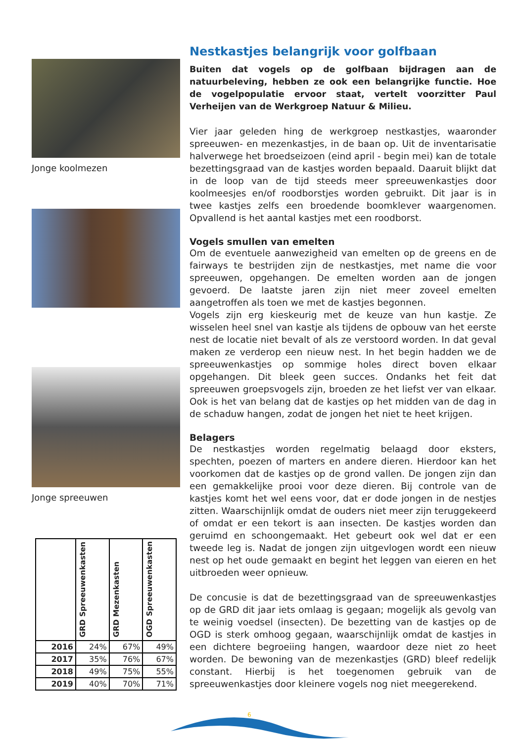Jonge koolmezen
Jonge spreeuwen
| | GRD Spreeuwenkasten | GRD Mezenkasten | OGD Spreeuwenkasten |
| --- | --- | --- | --- |
| 2016 | 24% | 67% | 49% |
| 2017 | 35% | 76% | 67% |
| 2018 | 49% | 75% | 55% |
| 2019 | 40% | 70% | 71% |
Nestkastjes belangrijk voor golfbaan
Buiten dat vogels op de golfbaan bijdragen aan de natuurbeleving, hebben ze ook een belangrijke functie. Hoe de vogelpopulatie ervoor staat, vertelt voorzitter Paul Verheijen van de Werkgroep Natuur & Milieu.
Vier jaar geleden hing de werkgroep nestkastjes, waaronder spreeuwen- en mezenkastjes, in de baan op. Uit de inventarisatie halverwege het broedseizoen (eind april - begin mei) kan de totale bezettingsgraad van de kastjes worden bepaald. Daaruit blijkt dat in de loop van de tijd steeds meer spreeuwenkastjes door koolmeesjes en/of roodborstjes worden gebruikt. Dit jaar is in twee kastjes zelfs een broedende boomklever waargenomen. Opvallend is het aantal kastjes met een roodborst.
Vogels smullen van emelten
Om de eventuele aanwezigheid van emelten op de greens en de fairways te bestrijden zijn de nestkastjes, met name die voor spreeuwen, opgehangen. De emelten worden aan de jongen gevoerd. De laatste jaren zijn niet meer zoveel emelten aangetroffen als toen we met de kastjes begonnen.
Vogels zijn erg kieskeurig met de keuze van hun kastje. Ze wisselen heel snel van kastje als tijdens de opbouw van het eerste nest de locatie niet bevalt of als ze verstoord worden. In dat geval maken ze verderop een nieuw nest. In het begin hadden we de spreeuwenkastjes op sommige holes direct boven elkaar opgehangen. Dit bleek geen succes. Ondanks het feit dat spreeuwen groepsvogels zijn, broeden ze het liefst ver van elkaar. Ook is het van belang dat de kastjes op het midden van de dag in de schaduw hangen, zodat de jongen het niet te heet krijgen.
Belagers
De nestkastjes worden regelmatig belaagd door eksters, spechten, poezen of marters en andere dieren. Hierdoor kan het voorkomen dat de kastjes op de grond vallen. De jongen zijn dan een gemakkelijke prooi voor deze dieren. Bij controle van de kastjes komt het wel eens voor, dat er dode jongen in de nestjes zitten. Waarschijnlijk omdat de ouders niet meer zijn teruggekeerd of omdat er een tekort is aan insecten. De kastjes worden dan geruimd en schoongemaakt. Het gebeurt ook wel dat er een tweede leg is. Nadat de jongen zijn uitgevlogen wordt een nieuw nest op het oude gemaakt en begint het leggen van eieren en het uitbroeden weer opnieuw.
De concusie is dat de bezettingsgraad van de spreeuwenkastjes op de GRD dit jaar iets omlaag is gegaan; mogelijk als gevolg van te weinig voedsel (insecten). De bezetting van de kastjes op de OGD is sterk omhoog gegaan, waarschijnlijk omdat de kastjes in een dichtere begroeiing hangen, waardoor deze niet zo heet worden. De bewoning van de mezenkastjes (GRD) bleef redelijk constant. Hierbij is het toegenomen gebruik van de spreeuwenkastjes door kleinere vogels nog niet meegerekend.
6